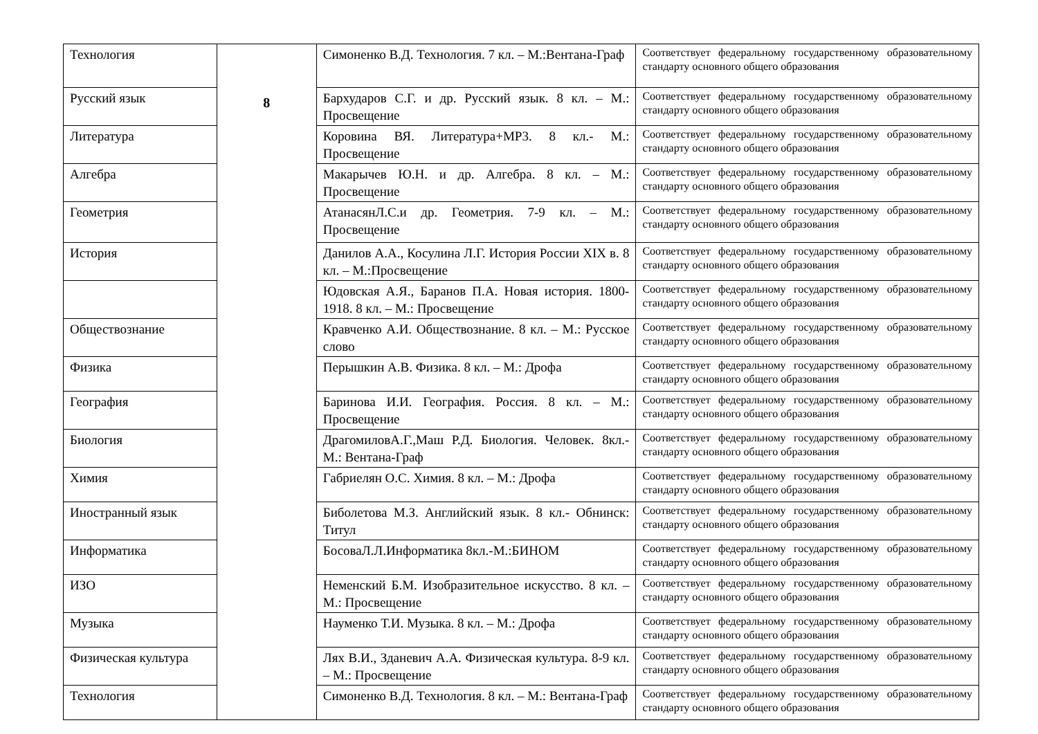| Технология | 8 | Симоненко В.Д. Технология. 7 кл. – М.:Вентана-Граф | Соответствует федеральному государственному образовательному стандарту основного общего образования |
| Русский язык | | Бархударов С.Г. и др. Русский язык. 8 кл. – М.: Просвещение | Соответствует федеральному государственному образовательному стандарту основного общего образования |
| Литература | | Коровина ВЯ. Литература+МР3. 8 кл.- М.: Просвещение | Соответствует федеральному государственному образовательному стандарту основного общего образования |
| Алгебра | | Макарычев Ю.Н. и др. Алгебра. 8 кл. – М.: Просвещение | Соответствует федеральному государственному образовательному стандарту основного общего образования |
| Геометрия | | АтанасянЛ.С.и др. Геометрия. 7-9 кл. – М.: Просвещение | Соответствует федеральному государственному образовательному стандарту основного общего образования |
| История | | Данилов А.А., Косулина Л.Г. История России XIX в. 8 кл. – М.:Просвещение | Соответствует федеральному государственному образовательному стандарту основного общего образования |
| | | Юдовская А.Я., Баранов П.А. Новая история. 1800-1918. 8 кл. – М.: Просвещение | Соответствует федеральному государственному образовательному стандарту основного общего образования |
| Обществознание | | Кравченко А.И. Обществознание. 8 кл. – М.: Русское слово | Соответствует федеральному государственному образовательному стандарту основного общего образования |
| Физика | | Перышкин А.В. Физика. 8 кл. – М.: Дрофа | Соответствует федеральному государственному образовательному стандарту основного общего образования |
| География | | Баринова И.И. География. Россия. 8 кл. – М.: Просвещение | Соответствует федеральному государственному образовательному стандарту основного общего образования |
| Биология | | ДрагомиловА.Г.,Маш Р.Д. Биология. Человек. 8кл.- М.: Вентана-Граф | Соответствует федеральному государственному образовательному стандарту основного общего образования |
| Химия | | Габриелян О.С. Химия. 8 кл. – М.: Дрофа | Соответствует федеральному государственному образовательному стандарту основного общего образования |
| Иностранный язык | | Биболетова М.З. Английский язык. 8 кл.- Обнинск: Титул | Соответствует федеральному государственному образовательному стандарту основного общего образования |
| Информатика | | БосоваЛ.Л.Информатика 8кл.-М.:БИНОМ | Соответствует федеральному государственному образовательному стандарту основного общего образования |
| ИЗО | | Неменский Б.М. Изобразительное искусство. 8 кл. – М.: Просвещение | Соответствует федеральному государственному образовательному стандарту основного общего образования |
| Музыка | | Науменко Т.И. Музыка. 8 кл. – М.: Дрофа | Соответствует федеральному государственному образовательному стандарту основного общего образования |
| Физическая культура | | Лях В.И., Зданевич А.А. Физическая культура. 8-9 кл. – М.: Просвещение | Соответствует федеральному государственному образовательному стандарту основного общего образования |
| Технология | | Симоненко В.Д. Технология. 8 кл. – М.: Вентана-Граф | Соответствует федеральному государственному образовательному стандарту основного общего образования |